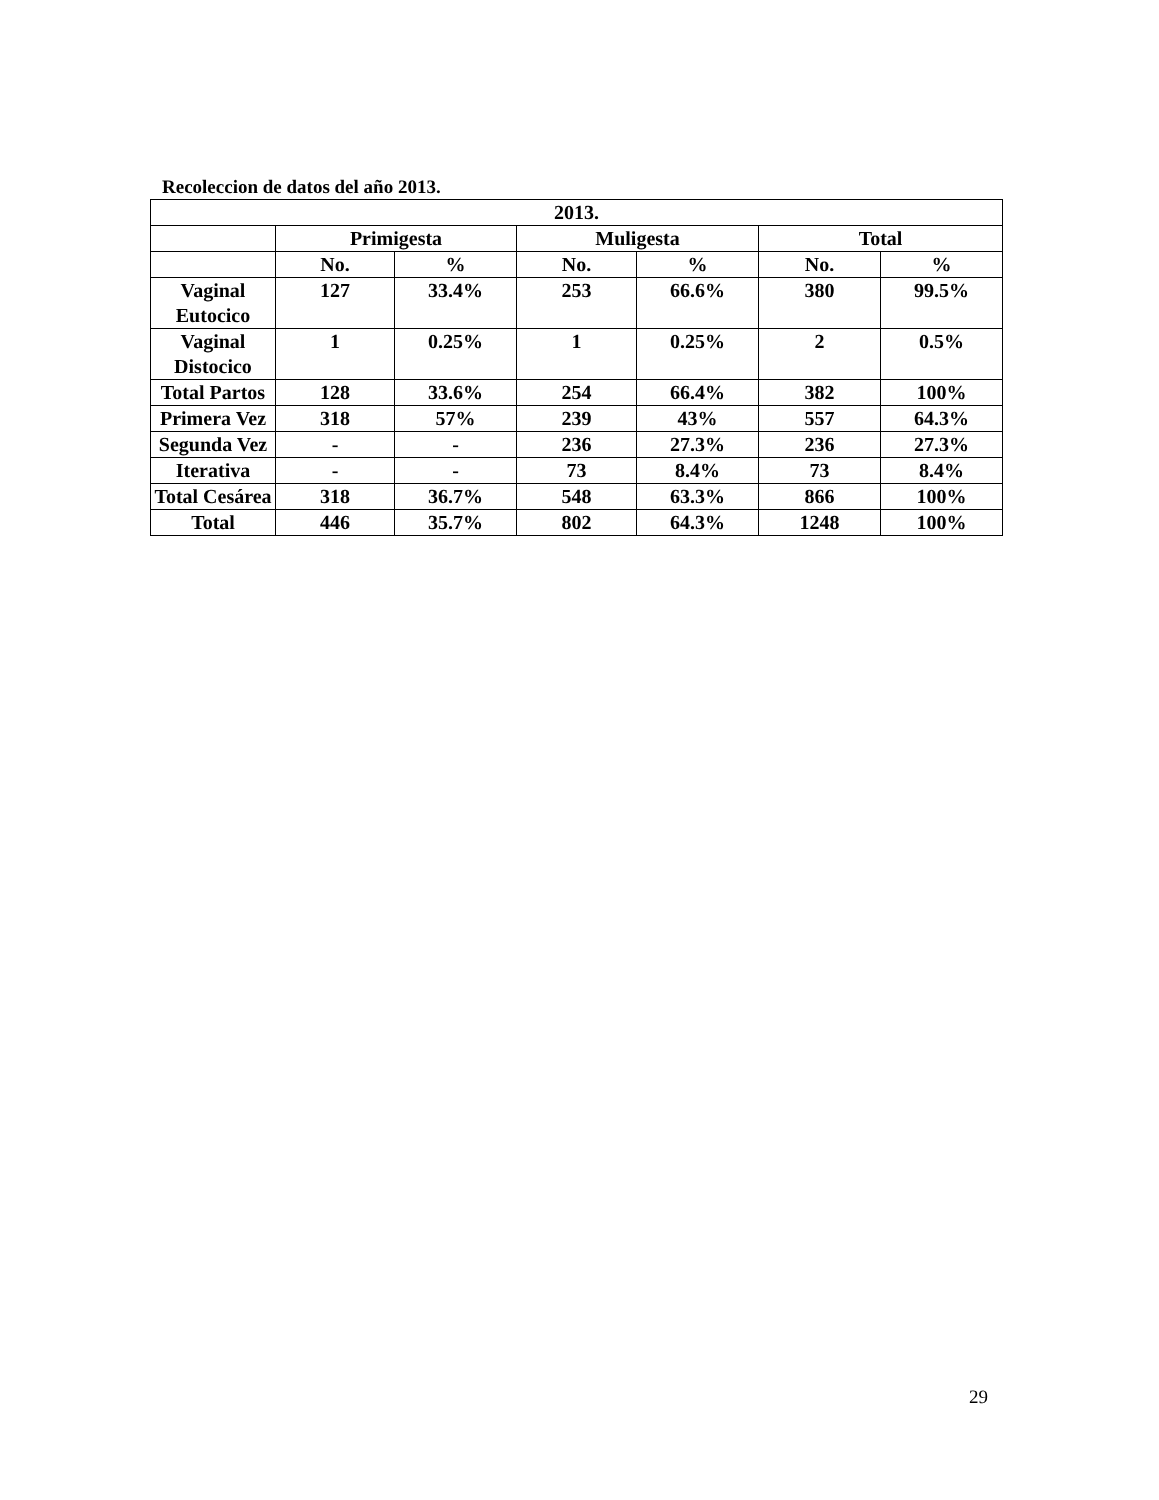Recoleccion de datos del año 2013.
| 2013. | | | | | | |
| --- | --- | --- | --- | --- | --- | --- |
| | Primigesta | | Muligesta | | Total | |
| | No. | % | No. | % | No. | % |
| Vaginal Eutocico | 127 | 33.4% | 253 | 66.6% | 380 | 99.5% |
| Vaginal Distocico | 1 | 0.25% | 1 | 0.25% | 2 | 0.5% |
| Total Partos | 128 | 33.6% | 254 | 66.4% | 382 | 100% |
| Primera Vez | 318 | 57% | 239 | 43% | 557 | 64.3% |
| Segunda Vez | - | - | 236 | 27.3% | 236 | 27.3% |
| Iterativa | - | - | 73 | 8.4% | 73 | 8.4% |
| Total Cesárea | 318 | 36.7% | 548 | 63.3% | 866 | 100% |
| Total | 446 | 35.7% | 802 | 64.3% | 1248 | 100% |
29